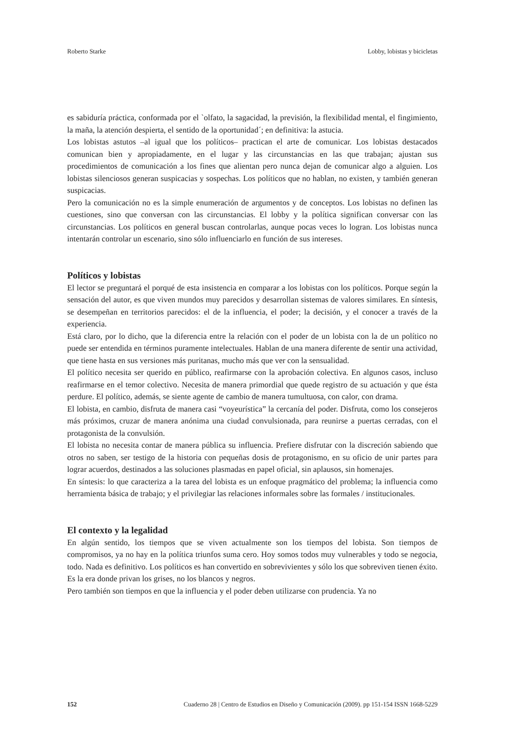Roberto Starke Lobby, lobistas y bicicletas
es sabiduría práctica, conformada por el `olfato, la sagacidad, la previsión, la flexibilidad mental, el fingimiento, la maña, la atención despierta, el sentido de la oportunidad´; en definitiva: la astucia.
Los lobistas astutos –al igual que los políticos– practican el arte de comunicar. Los lobistas destacados comunican bien y apropiadamente, en el lugar y las circunstancias en las que trabajan; ajustan sus procedimientos de comunicación a los fines que alientan pero nunca dejan de comunicar algo a alguien. Los lobistas silenciosos generan suspicacias y sospechas. Los políticos que no hablan, no existen, y también generan suspicacias.
Pero la comunicación no es la simple enumeración de argumentos y de conceptos. Los lobistas no definen las cuestiones, sino que conversan con las circunstancias. El lobby y la política significan conversar con las circunstancias. Los políticos en general buscan controlarlas, aunque pocas veces lo logran. Los lobistas nunca intentarán controlar un escenario, sino sólo influenciarlo en función de sus intereses.
Políticos y lobistas
El lector se preguntará el porqué de esta insistencia en comparar a los lobistas con los políticos. Porque según la sensación del autor, es que viven mundos muy parecidos y desarrollan sistemas de valores similares. En síntesis, se desempeñan en territorios parecidos: el de la influencia, el poder; la decisión, y el conocer a través de la experiencia.
Está claro, por lo dicho, que la diferencia entre la relación con el poder de un lobista con la de un político no puede ser entendida en términos puramente intelectuales. Hablan de una manera diferente de sentir una actividad, que tiene hasta en sus versiones más puritanas, mucho más que ver con la sensualidad.
El político necesita ser querido en público, reafirmarse con la aprobación colectiva. En algunos casos, incluso reafirmarse en el temor colectivo. Necesita de manera primordial que quede registro de su actuación y que ésta perdure. El político, además, se siente agente de cambio de manera tumultuosa, con calor, con drama.
El lobista, en cambio, disfruta de manera casi “voyeurística” la cercanía del poder. Disfruta, como los consejeros más próximos, cruzar de manera anónima una ciudad convulsionada, para reunirse a puertas cerradas, con el protagonista de la convulsión.
El lobista no necesita contar de manera pública su influencia. Prefiere disfrutar con la discreción sabiendo que otros no saben, ser testigo de la historia con pequeñas dosis de protagonismo, en su oficio de unir partes para lograr acuerdos, destinados a las soluciones plasmadas en papel oficial, sin aplausos, sin homenajes.
En síntesis: lo que caracteriza a la tarea del lobista es un enfoque pragmático del problema; la influencia como herramienta básica de trabajo; y el privilegiar las relaciones informales sobre las formales / institucionales.
El contexto y la legalidad
En algún sentido, los tiempos que se viven actualmente son los tiempos del lobista. Son tiempos de compromisos, ya no hay en la política triunfos suma cero. Hoy somos todos muy vulnerables y todo se negocia, todo. Nada es definitivo. Los políticos es han convertido en sobrevivientes y sólo los que sobreviven tienen éxito. Es la era donde privan los grises, no los blancos y negros.
Pero también son tiempos en que la influencia y el poder deben utilizarse con prudencia. Ya no
152 Cuaderno 28 | Centro de Estudios en Diseño y Comunicación (2009). pp 151-154 ISSN 1668-5229